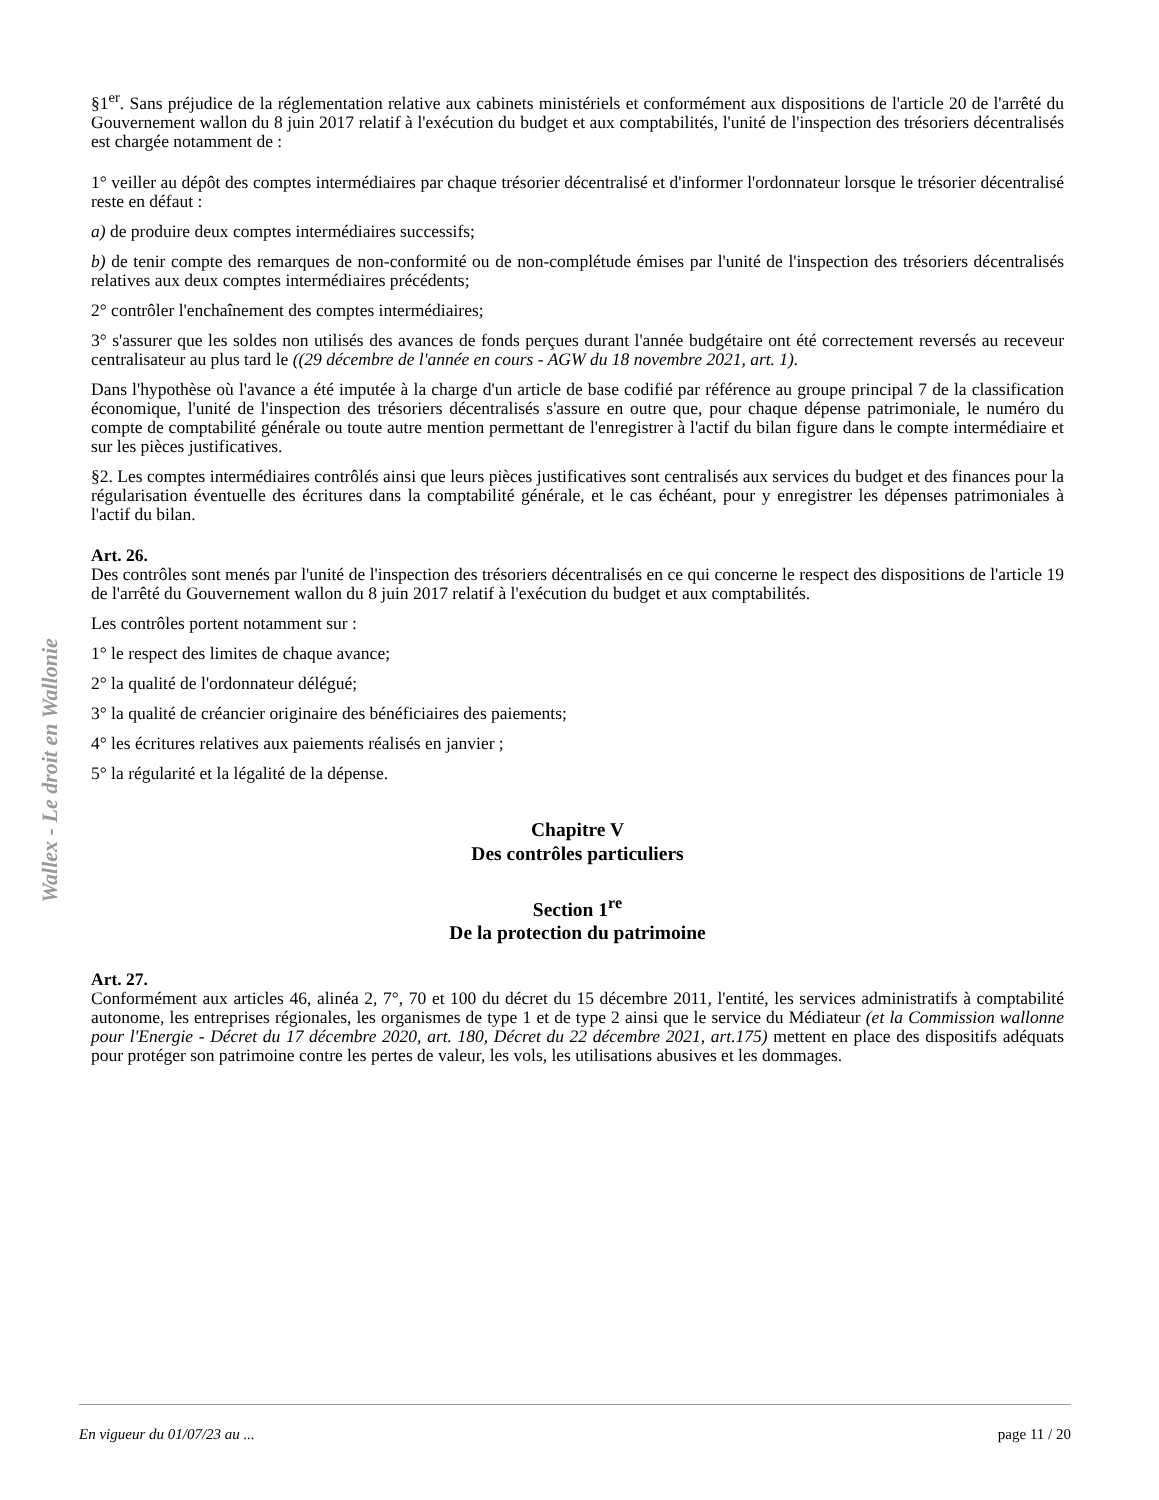Wallex - Le droit en Wallonie
§1<sup>er</sup>. Sans préjudice de la réglementation relative aux cabinets ministériels et conformément aux dispositions de l'article 20 de l'arrêté du Gouvernement wallon du 8 juin 2017 relatif à l'exécution du budget et aux comptabilités, l'unité de l'inspection des trésoriers décentralisés est chargée notamment de :
1° veiller au dépôt des comptes intermédiaires par chaque trésorier décentralisé et d'informer l'ordonnateur lorsque le trésorier décentralisé reste en défaut :
a) de produire deux comptes intermédiaires successifs;
b) de tenir compte des remarques de non-conformité ou de non-complétude émises par l'unité de l'inspection des trésoriers décentralisés relatives aux deux comptes intermédiaires précédents;
2° contrôler l'enchaînement des comptes intermédiaires;
3° s'assurer que les soldes non utilisés des avances de fonds perçues durant l'année budgétaire ont été correctement reversés au receveur centralisateur au plus tard le ((29 décembre de l'année en cours - AGW du 18 novembre 2021, art. 1).
Dans l'hypothèse où l'avance a été imputée à la charge d'un article de base codifié par référence au groupe principal 7 de la classification économique, l'unité de l'inspection des trésoriers décentralisés s'assure en outre que, pour chaque dépense patrimoniale, le numéro du compte de comptabilité générale ou toute autre mention permettant de l'enregistrer à l'actif du bilan figure dans le compte intermédiaire et sur les pièces justificatives.
§2. Les comptes intermédiaires contrôlés ainsi que leurs pièces justificatives sont centralisés aux services du budget et des finances pour la régularisation éventuelle des écritures dans la comptabilité générale, et le cas échéant, pour y enregistrer les dépenses patrimoniales à l'actif du bilan.
Art. 26.
Des contrôles sont menés par l'unité de l'inspection des trésoriers décentralisés en ce qui concerne le respect des dispositions de l'article 19 de l'arrêté du Gouvernement wallon du 8 juin 2017 relatif à l'exécution du budget et aux comptabilités.
Les contrôles portent notamment sur :
1° le respect des limites de chaque avance;
2° la qualité de l'ordonnateur délégué;
3° la qualité de créancier originaire des bénéficiaires des paiements;
4° les écritures relatives aux paiements réalisés en janvier ;
5° la régularité et la légalité de la dépense.
Chapitre V
Des contrôles particuliers
Section 1<sup>re</sup>
De la protection du patrimoine
Art. 27.
Conformément aux articles 46, alinéa 2, 7°, 70 et 100 du décret du 15 décembre 2011, l'entité, les services administratifs à comptabilité autonome, les entreprises régionales, les organismes de type 1 et de type 2 ainsi que le service du Médiateur (et la Commission wallonne pour l'Energie - Décret du 17 décembre 2020, art. 180, Décret du 22 décembre 2021, art.175) mettent en place des dispositifs adéquats pour protéger son patrimoine contre les pertes de valeur, les vols, les utilisations abusives et les dommages.
En vigueur du 01/07/23 au ... page 11 / 20